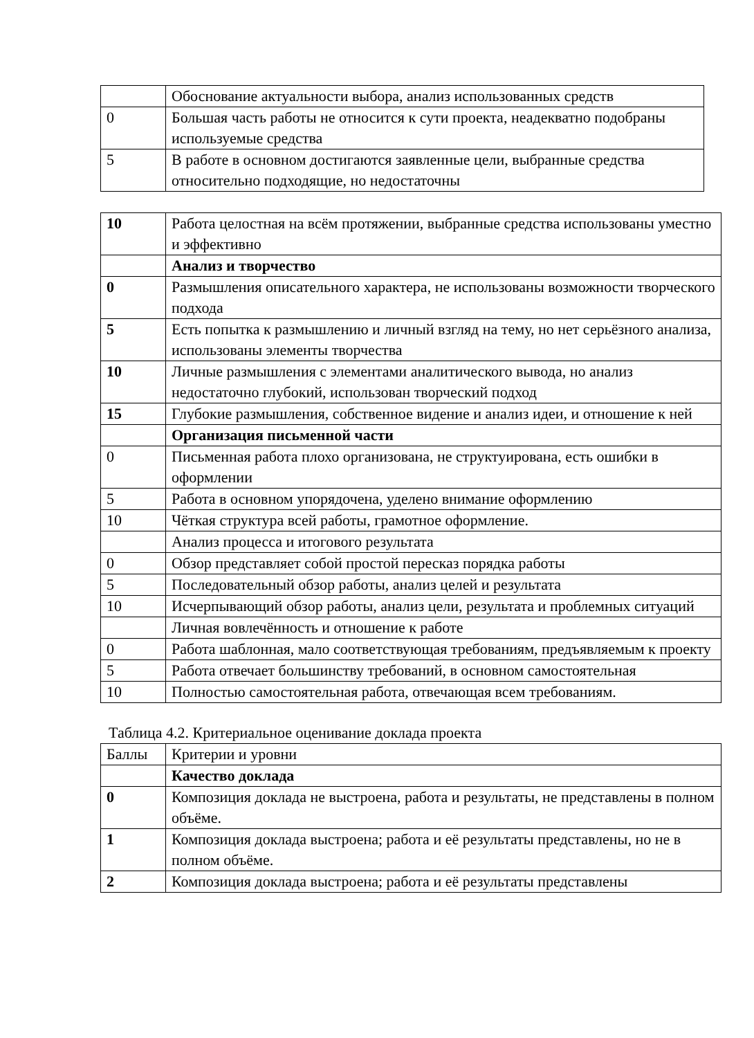| | Обоснование актуальности выбора, анализ использованных средств |
| 0 | Большая часть работы не относится к сути проекта, неадекватно подобраны используемые средства |
| 5 | В работе в основном достигаются заявленные цели, выбранные средства относительно подходящие, но недостаточны |
| 10 | Работа целостная на всём протяжении, выбранные средства использованы уместно и эффективно |
| | Анализ и творчество |
| 0 | Размышления описательного характера, не использованы возможности творческого подхода |
| 5 | Есть попытка к размышлению и личный взгляд на тему, но нет серьёзного анализа, использованы элементы творчества |
| 10 | Личные размышления с элементами аналитического вывода, но анализ недостаточно глубокий, использован творческий подход |
| 15 | Глубокие размышления, собственное видение и анализ идеи, и отношение к ней |
| | Организация письменной части |
| 0 | Письменная работа плохо организована, не структуирована, есть ошибки в оформлении |
| 5 | Работа в основном упорядочена, уделено внимание оформлению |
| 10 | Чёткая структура всей работы, грамотное оформление. |
| | Анализ процесса и итогового результата |
| 0 | Обзор представляет собой простой пересказ порядка работы |
| 5 | Последовательный обзор работы, анализ целей и результата |
| 10 | Исчерпывающий обзор работы, анализ цели, результата и проблемных ситуаций |
| | Личная вовлечённость и отношение к работе |
| 0 | Работа шаблонная, мало соответствующая требованиям, предъявляемым к проекту |
| 5 | Работа отвечает большинству требований, в основном самостоятельная |
| 10 | Полностью самостоятельная работа, отвечающая всем требованиям. |
Таблица 4.2. Критериальное оценивание доклада проекта
| Баллы | Критерии и уровни |
| --- | --- |
| | Качество доклада |
| 0 | Композиция доклада не выстроена, работа и результаты, не представлены в полном объёме. |
| 1 | Композиция доклада выстроена; работа и её результаты представлены, но не в полном объёме. |
| 2 | Композиция доклада выстроена; работа и её результаты представлены |